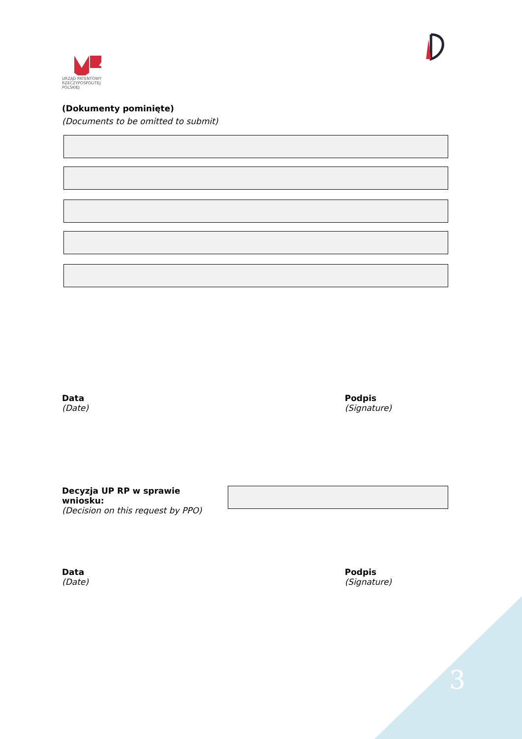URZĄD PATENTOWY
RZECZYPOSPOLITEJ POLSKIEJ
(Dokumenty pominięte)
(Documents to be omitted to submit)
Data
(Date)
Podpis
(Signature)
Decyzja UP RP w sprawie wniosku:
(Decision on this request by PPO)
Data
(Date)
Podpis
(Signature)
3